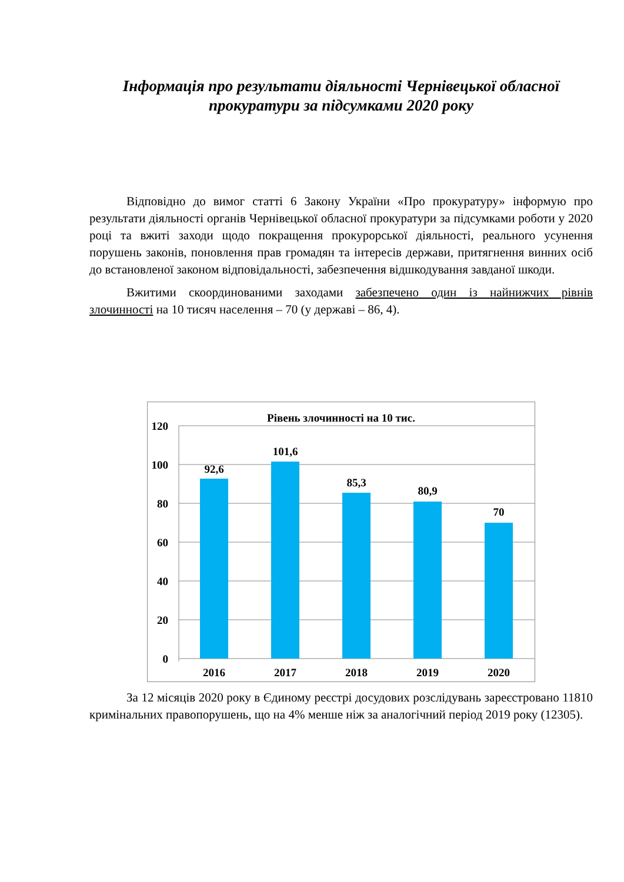Інформація про результати діяльності Чернівецької обласної прокуратури за підсумками 2020 року
Відповідно до вимог статті 6 Закону України «Про прокуратуру» інформую про результати діяльності органів Чернівецької обласної прокуратури за підсумками роботи у 2020 році та вжиті заходи щодо покращення прокурорської діяльності, реального усунення порушень законів, поновлення прав громадян та інтересів держави, притягнення винних осіб до встановленої законом відповідальності, забезпечення відшкодування завданої шкоди.
Вжитими скоординованими заходами забезпечено один із найнижчих рівнів злочинності на 10 тисяч населення – 70 (у державі – 86, 4).
Рівень злочинності на 10 тис.
120
100
80
60
40
20
0
92,6
101,6
85,3
80,9
70
2016
2017
2018
2019
2020
За 12 місяців 2020 року в Єдиному реєстрі досудових розслідувань зареєстровано 11810 кримінальних правопорушень, що на 4% менше ніж за аналогічний період 2019 року (12305).